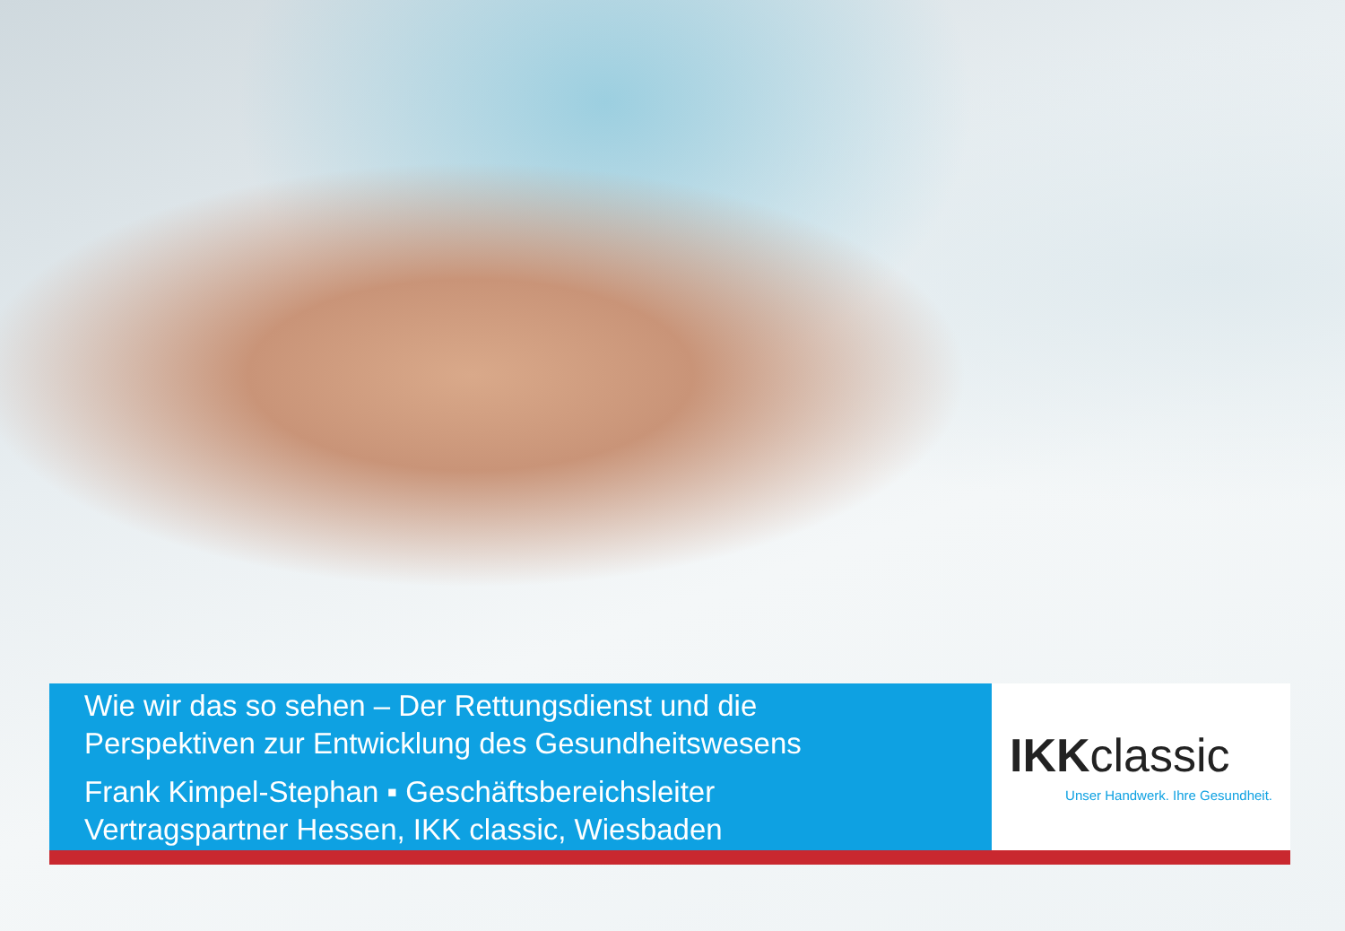Wie wir das so sehen – Der Rettungsdienst und die
Perspektiven zur Entwicklung des Gesundheitswesens
Frank Kimpel-Stephan ▪ Geschäftsbereichsleiter
Vertragspartner Hessen, IKK classic, Wiesbaden
IKKclassic
Unser Handwerk. Ihre Gesundheit.